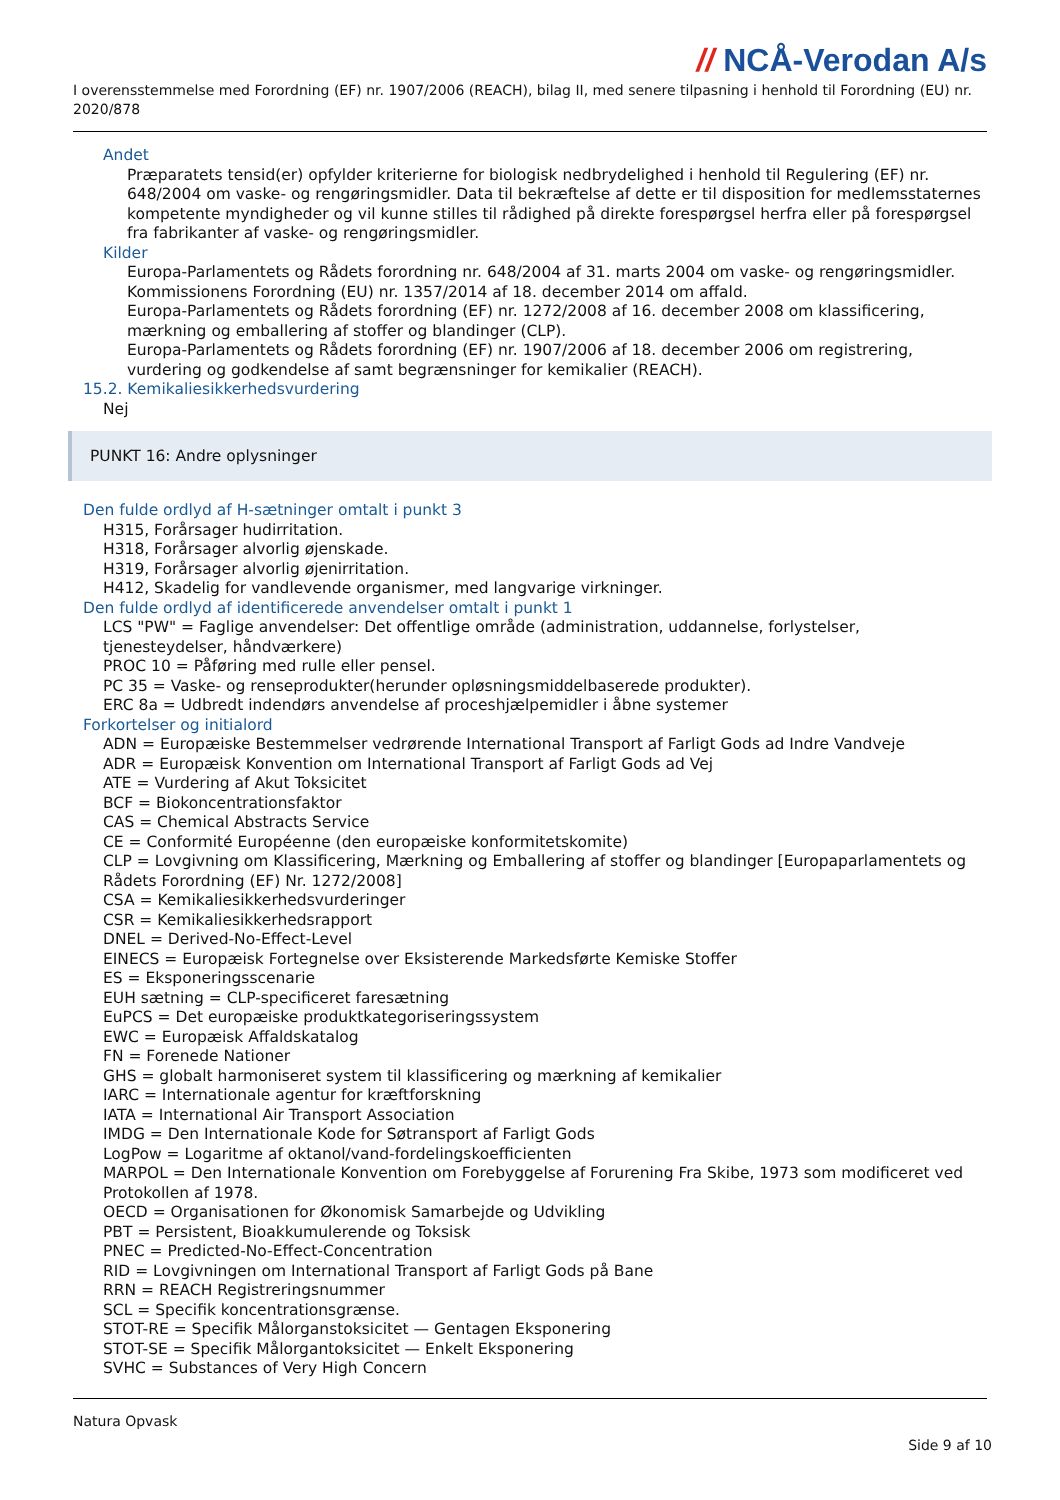// NCÅ-Verodan A/s
I overensstemmelse med Forordning (EF) nr. 1907/2006 (REACH), bilag II, med senere tilpasning i henhold til Forordning (EU) nr. 2020/878
Andet
Præparatets tensid(er) opfylder kriterierne for biologisk nedbrydelighed i henhold til Regulering (EF) nr. 648/2004 om vaske- og rengøringsmidler. Data til bekræftelse af dette er til disposition for medlemsstaternes kompetente myndigheder og vil kunne stilles til rådighed på direkte forespørgsel herfra eller på forespørgsel fra fabrikanter af vaske- og rengøringsmidler.
Kilder
Europa-Parlamentets og Rådets forordning nr. 648/2004 af 31. marts 2004 om vaske- og rengøringsmidler.
Kommissionens Forordning (EU) nr. 1357/2014 af 18. december 2014 om affald.
Europa-Parlamentets og Rådets forordning (EF) nr. 1272/2008 af 16. december 2008 om klassificering, mærkning og emballering af stoffer og blandinger (CLP).
Europa-Parlamentets og Rådets forordning (EF) nr. 1907/2006 af 18. december 2006 om registrering, vurdering og godkendelse af samt begrænsninger for kemikalier (REACH).
15.2. Kemikaliesikkerhedsvurdering
Nej
PUNKT 16: Andre oplysninger
Den fulde ordlyd af H-sætninger omtalt i punkt 3
H315, Forårsager hudirritation.
H318, Forårsager alvorlig øjenskade.
H319, Forårsager alvorlig øjenirritation.
H412, Skadelig for vandlevende organismer, med langvarige virkninger.
Den fulde ordlyd af identificerede anvendelser omtalt i punkt 1
LCS "PW" = Faglige anvendelser: Det offentlige område (administration, uddannelse, forlystelser, tjenesteydelser, håndværkere)
PROC 10 = Påføring med rulle eller pensel.
PC 35 = Vaske- og renseprodukter(herunder opløsningsmiddelbaserede produkter).
ERC 8a = Udbredt indendørs anvendelse af proceshjælpemidler i åbne systemer
Forkortelser og initialord
ADN = Europæiske Bestemmelser vedrørende International Transport af Farligt Gods ad Indre Vandveje
ADR = Europæisk Konvention om International Transport af Farligt Gods ad Vej
ATE = Vurdering af Akut Toksicitet
BCF = Biokoncentrationsfaktor
CAS = Chemical Abstracts Service
CE = Conformité Européenne (den europæiske konformitetskomite)
CLP = Lovgivning om Klassificering, Mærkning og Emballering af stoffer og blandinger [Europaparlamentets og Rådets Forordning (EF) Nr. 1272/2008]
CSA = Kemikaliesikkerhedsvurderinger
CSR = Kemikaliesikkerhedsrapport
DNEL = Derived-No-Effect-Level
EINECS = Europæisk Fortegnelse over Eksisterende Markedsførte Kemiske Stoffer
ES = Eksponeringsscenarie
EUH sætning = CLP-specificeret faresætning
EuPCS = Det europæiske produktkategoriseringssystem
EWC = Europæisk Affaldskatalog
FN = Forenede Nationer
GHS = globalt harmoniseret system til klassificering og mærkning af kemikalier
IARC = Internationale agentur for kræftforskning
IATA = International Air Transport Association
IMDG = Den Internationale Kode for Søtransport af Farligt Gods
LogPow = Logaritme af oktanol/vand-fordelingskoefficienten
MARPOL = Den Internationale Konvention om Forebyggelse af Forurening Fra Skibe, 1973 som modificeret ved Protokollen af 1978.
OECD = Organisationen for Økonomisk Samarbejde og Udvikling
PBT = Persistent, Bioakkumulerende og Toksisk
PNEC = Predicted-No-Effect-Concentration
RID = Lovgivningen om International Transport af Farligt Gods på Bane
RRN = REACH Registreringsnummer
SCL = Specifik koncentrationsgrænse.
STOT-RE = Specifik Målorganstoksicitet — Gentagen Eksponering
STOT-SE = Specifik Målorgantoksicitet — Enkelt Eksponering
SVHC = Substances of Very High Concern
Natura Opvask
Side 9 af 10